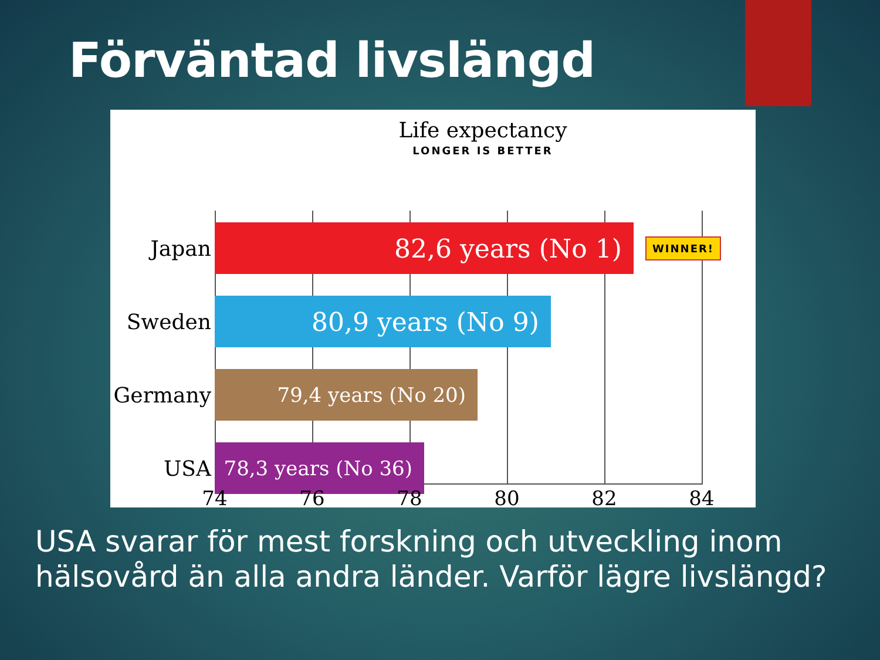Förväntad livslängd
Life expectancy
LONGER IS BETTER
Japan
82,6 years (No 1)
WINNER!
Sweden
80,9 years (No 9)
Germany
79,4 years (No 20)
USA
78,3 years (No 36)
74 76 78 80 82 84
USA svarar för mest forskning och utveckling inom hälsovård än alla andra länder. Varför lägre livslängd?